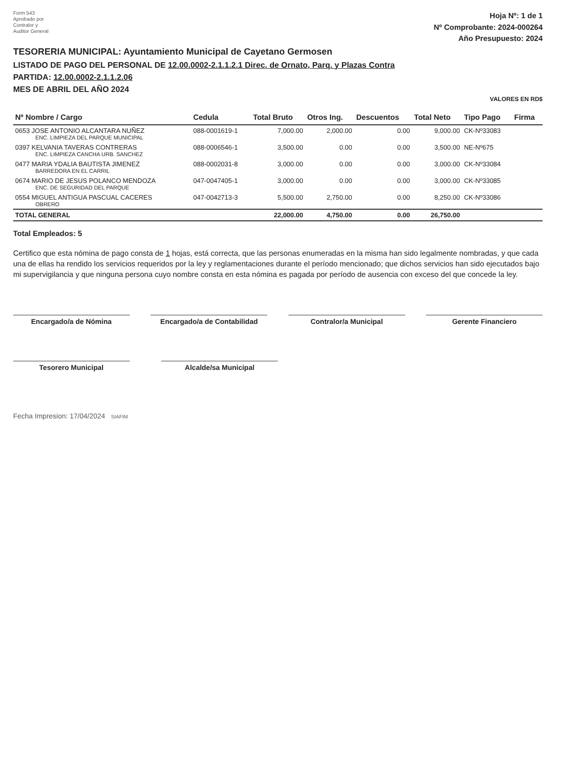Form 543
Aprobado por
Contralor y
Auditor General
Hoja Nº: 1 de 1
Nº Comprobante: 2024-000264
Año Presupuesto: 2024
TESORERIA MUNICIPAL: Ayuntamiento Municipal de Cayetano Germosen
LISTADO DE PAGO DEL PERSONAL DE 12.00.0002-2.1.1.2.1 Direc. de Ornato, Parq. y Plazas Contra
PARTIDA: 12.00.0002-2.1.1.2.06
MES DE ABRIL DEL AÑO 2024
VALORES EN RD$
| Nº Nombre / Cargo | Cedula | Total Bruto | Otros Ing. | Descuentos | Total Neto | Tipo Pago | Firma |
| --- | --- | --- | --- | --- | --- | --- | --- |
| 0653 JOSE ANTONIO ALCANTARA NUÑEZ ENC. LIMPIEZA DEL PARQUE MUNICIPAL | 088-0001619-1 | 7,000.00 | 2,000.00 | 0.00 | 9,000.00 | CK-Nº33083 | |
| 0397 KELVANIA TAVERAS CONTRERAS ENC. LIMPIEZA CANCHA URB. SANCHEZ | 088-0006546-1 | 3,500.00 | 0.00 | 0.00 | 3,500.00 | NE-Nº675 | |
| 0477 MARIA YDALIA BAUTISTA JIMENEZ BARREDORA EN EL CARRIL | 088-0002031-8 | 3,000.00 | 0.00 | 0.00 | 3,000.00 | CK-Nº33084 | |
| 0674 MARIO DE JESUS POLANCO MENDOZA ENC. DE SEGURIDAD DEL PARQUE | 047-0047405-1 | 3,000.00 | 0.00 | 0.00 | 3,000.00 | CK-Nº33085 | |
| 0554 MIGUEL ANTIGUA PASCUAL CACERES OBRERO | 047-0042713-3 | 5,500.00 | 2,750.00 | 0.00 | 8,250.00 | CK-Nº33086 | |
| TOTAL GENERAL | | 22,000.00 | 4,750.00 | 0.00 | 26,750.00 | | |
Total Empleados: 5
Certifico que esta nómina de pago consta de 1 hojas, está correcta, que las personas enumeradas en la misma han sido legalmente nombradas, y que cada una de ellas ha rendido los servicios requeridos por la ley y reglamentaciones durante el período mencionado; que dichos servicios han sido ejecutados bajo mi supervigilancia y que ninguna persona cuyo nombre consta en esta nómina es pagada por período de ausencia con exceso del que concede la ley.
Encargado/a de Nómina Encargado/a de Contabilidad Contralor/a Municipal Gerente Financiero
Tesorero Municipal Alcalde/sa Municipal
Fecha Impresion: 17/04/2024 SIAFIM